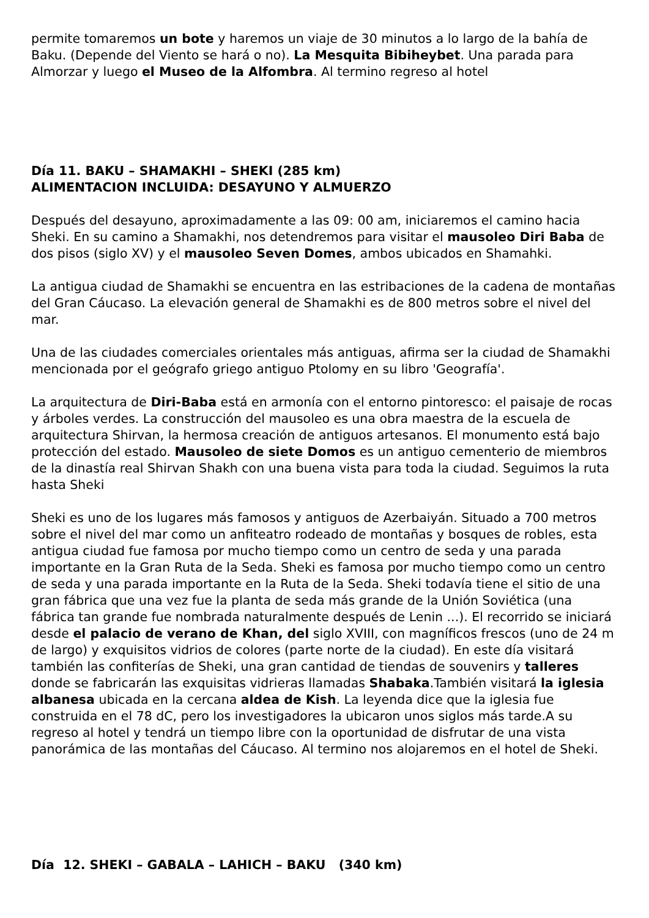permite tomaremos un bote y haremos un viaje de 30 minutos a lo largo de la bahía de Baku. (Depende del Viento se hará o no). La Mesquita Bibiheybet. Una parada para Almorzar y luego el Museo de la Alfombra. Al termino regreso al hotel
Día 11. BAKU – SHAMAKHI – SHEKI (285 km)
ALIMENTACION INCLUIDA: DESAYUNO Y ALMUERZO
Después del desayuno, aproximadamente a las 09: 00 am, iniciaremos el camino hacia Sheki. En su camino a Shamakhi, nos detendremos para visitar el mausoleo Diri Baba de dos pisos (siglo XV) y el mausoleo Seven Domes, ambos ubicados en Shamahki.
La antigua ciudad de Shamakhi se encuentra en las estribaciones de la cadena de montañas del Gran Cáucaso. La elevación general de Shamakhi es de 800 metros sobre el nivel del mar.
Una de las ciudades comerciales orientales más antiguas, afirma ser la ciudad de Shamakhi mencionada por el geógrafo griego antiguo Ptolomy en su libro 'Geografía'.
La arquitectura de Diri-Baba está en armonía con el entorno pintoresco: el paisaje de rocas y árboles verdes. La construcción del mausoleo es una obra maestra de la escuela de arquitectura Shirvan, la hermosa creación de antiguos artesanos. El monumento está bajo protección del estado. Mausoleo de siete Domos es un antiguo cementerio de miembros de la dinastía real Shirvan Shakh con una buena vista para toda la ciudad. Seguimos la ruta hasta Sheki
Sheki es uno de los lugares más famosos y antiguos de Azerbaiyán. Situado a 700 metros sobre el nivel del mar como un anfiteatro rodeado de montañas y bosques de robles, esta antigua ciudad fue famosa por mucho tiempo como un centro de seda y una parada importante en la Gran Ruta de la Seda. Sheki es famosa por mucho tiempo como un centro de seda y una parada importante en la Ruta de la Seda. Sheki todavía tiene el sitio de una gran fábrica que una vez fue la planta de seda más grande de la Unión Soviética (una fábrica tan grande fue nombrada naturalmente después de Lenin ...). El recorrido se iniciará desde el palacio de verano de Khan, del siglo XVIII, con magníficos frescos (uno de 24 m de largo) y exquisitos vidrios de colores (parte norte de la ciudad). En este día visitará también las confiterías de Sheki, una gran cantidad de tiendas de souvenirs y talleres donde se fabricarán las exquisitas vidrieras llamadas Shabaka.También visitará la iglesia albanesa ubicada en la cercana aldea de Kish. La leyenda dice que la iglesia fue construida en el 78 dC, pero los investigadores la ubicaron unos siglos más tarde.A su regreso al hotel y tendrá un tiempo libre con la oportunidad de disfrutar de una vista panorámica de las montañas del Cáucaso. Al termino nos alojaremos en el hotel de Sheki.
Día 12. SHEKI – GABALA – LAHICH – BAKU (340 km)